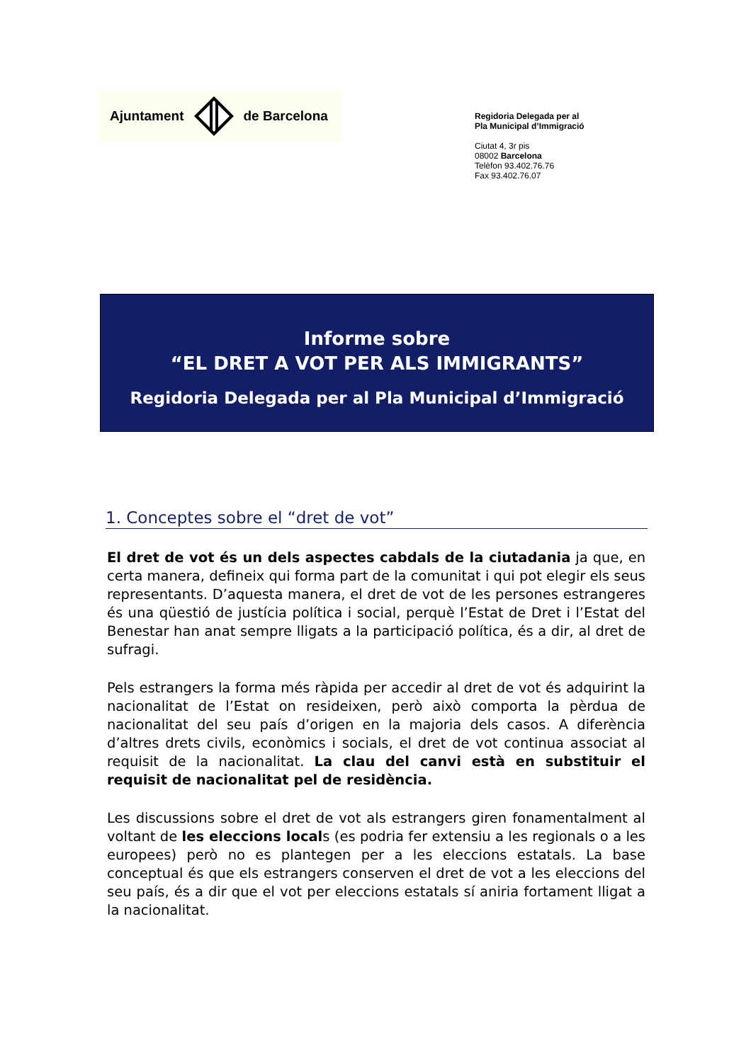Ajuntament de Barcelona
Regidoria Delegada per al
Pla Municipal d’Immigració
Ciutat 4, 3r pis
08002 Barcelona
Telèfon 93.402.76.76
Fax 93.402.76.07
Informe sobre
“EL DRET A VOT PER ALS IMMIGRANTS”
Regidoria Delegada per al Pla Municipal d’Immigració
1. Conceptes sobre el “dret de vot”
El dret de vot és un dels aspectes cabdals de la ciutadania ja que, en certa manera, defineix qui forma part de la comunitat i qui pot elegir els seus representants. D’aquesta manera, el dret de vot de les persones estrangeres és una qüestió de justícia política i social, perquè l’Estat de Dret i l’Estat del Benestar han anat sempre lligats a la participació política, és a dir, al dret de sufragi.
Pels estrangers la forma més ràpida per accedir al dret de vot és adquirint la nacionalitat de l’Estat on resideixen, però això comporta la pèrdua de nacionalitat del seu país d’origen en la majoria dels casos. A diferència d’altres drets civils, econòmics i socials, el dret de vot continua associat al requisit de la nacionalitat. La clau del canvi està en substituir el requisit de nacionalitat pel de residència.
Les discussions sobre el dret de vot als estrangers giren fonamentalment al voltant de les eleccions locals (es podria fer extensiu a les regionals o a les europees) però no es plantegen per a les eleccions estatals. La base conceptual és que els estrangers conserven el dret de vot a les eleccions del seu país, és a dir que el vot per eleccions estatals sí aniria fortament lligat a la nacionalitat.